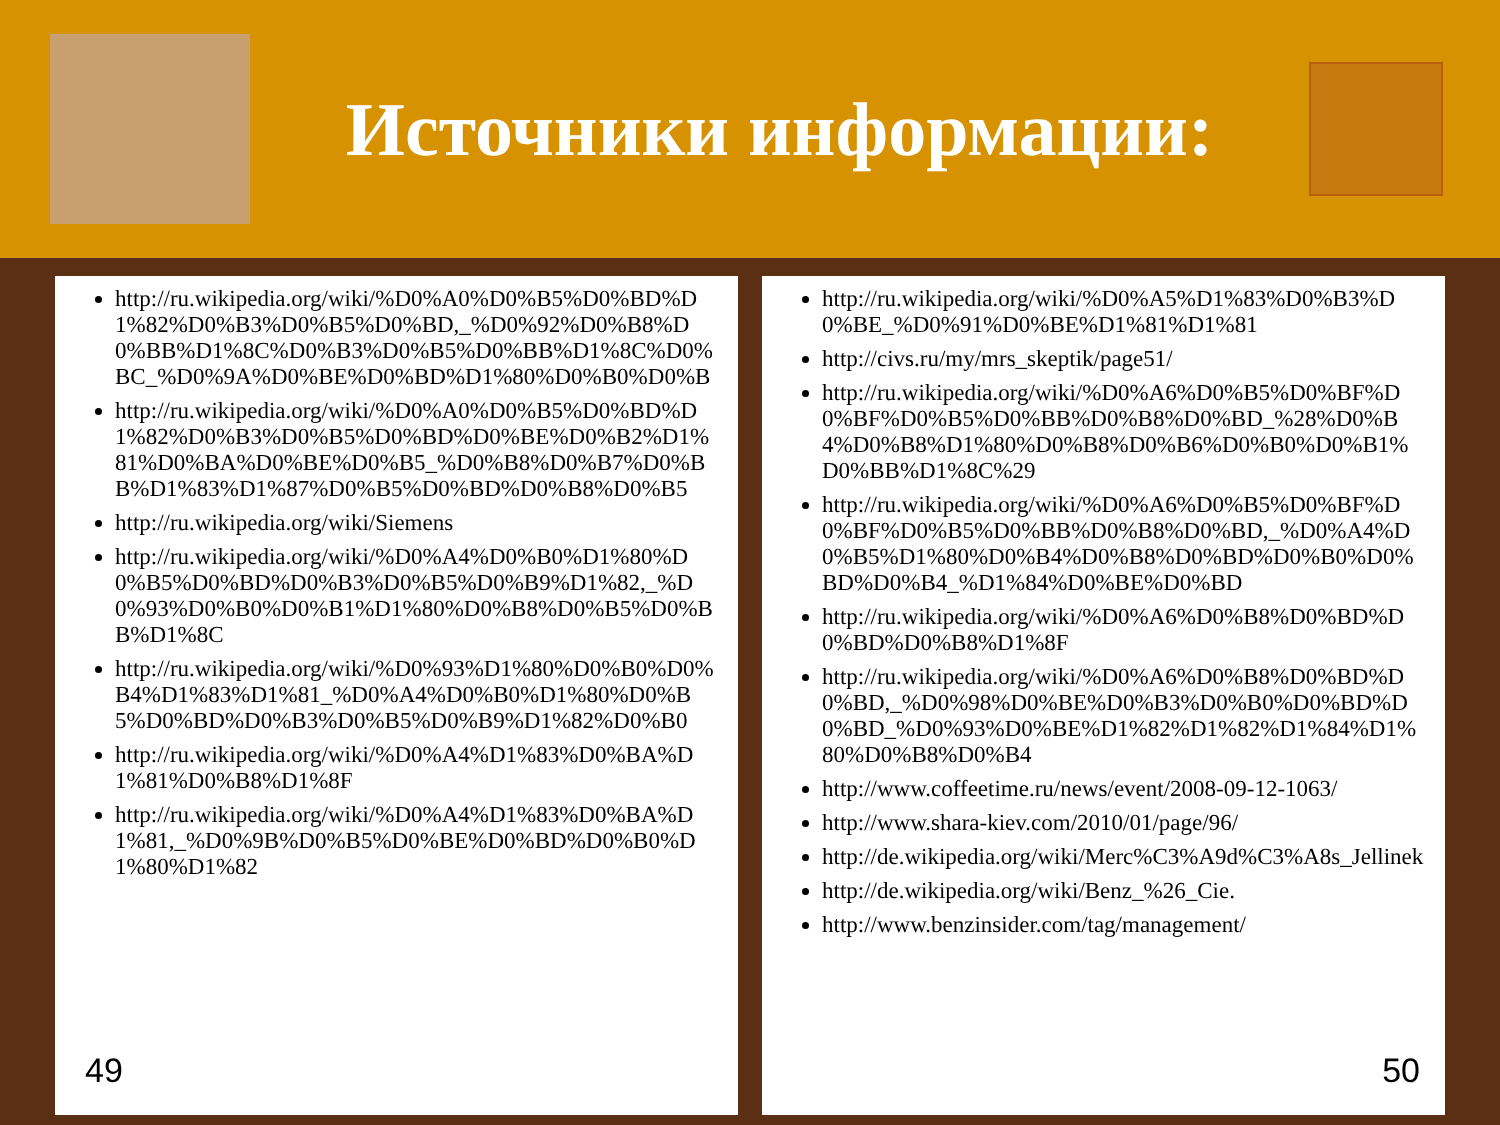Источники информации:
http://ru.wikipedia.org/wiki/%D0%A0%D0%B5%D0%BD%D1%82%D0%B3%D0%B5%D0%BD,_%D0%92%D0%B8%D0%BB%D1%8C%D0%B3%D0%B5%D0%BB%D1%8C%D0%BC_%D0%9A%D0%BE%D0%BD%D1%80%D0%B0%D0%B
http://ru.wikipedia.org/wiki/%D0%A0%D0%B5%D0%BD%D1%82%D0%B3%D0%B5%D0%BD%D0%BE%D0%B2%D1%81%D0%BA%D0%BE%D0%B5_%D0%B8%D0%B7%D0%BB%D1%83%D1%87%D0%B5%D0%BD%D0%B8%D0%B5
http://ru.wikipedia.org/wiki/Siemens
http://ru.wikipedia.org/wiki/%D0%A4%D0%B0%D1%80%D0%B5%D0%BD%D0%B3%D0%B5%D0%B9%D1%82,_%D0%93%D0%B0%D0%B1%D1%80%D0%B8%D0%B5%D0%BB%D1%8C
http://ru.wikipedia.org/wiki/%D0%93%D1%80%D0%B0%D0%B4%D1%83%D1%81_%D0%A4%D0%B0%D1%80%D0%B5%D0%BD%D0%B3%D0%B5%D0%B9%D1%82%D0%B0
http://ru.wikipedia.org/wiki/%D0%A4%D1%83%D0%BA%D1%81%D0%B8%D1%8F
http://ru.wikipedia.org/wiki/%D0%A4%D1%83%D0%BA%D1%81,_%D0%9B%D0%B5%D0%BE%D0%BD%D0%B0%D1%80%D1%82
49
http://ru.wikipedia.org/wiki/%D0%A5%D1%83%D0%B3%D0%BE_%D0%91%D0%BE%D1%81%D1%81
http://civs.ru/my/mrs_skeptik/page51/
http://ru.wikipedia.org/wiki/%D0%A6%D0%B5%D0%BF%D0%BF%D0%B5%D0%BB%D0%B8%D0%BD_%28%D0%B4%D0%B8%D1%80%D0%B8%D0%B6%D0%B0%D0%B1%D0%BB%D1%8C%29
http://ru.wikipedia.org/wiki/%D0%A6%D0%B5%D0%BF%D0%BF%D0%B5%D0%BB%D0%B8%D0%BD,_%D0%A4%D0%B5%D1%80%D0%B4%D0%B8%D0%BD%D0%B0%D0%BD%D0%B4_%D1%84%D0%BE%D0%BD
http://ru.wikipedia.org/wiki/%D0%A6%D0%B8%D0%BD%D0%BD%D0%B8%D1%8F
http://ru.wikipedia.org/wiki/%D0%A6%D0%B8%D0%BD%D0%BD,_%D0%98%D0%BE%D0%B3%D0%B0%D0%BD%D0%BD_%D0%93%D0%BE%D1%82%D1%82%D1%84%D1%80%D0%B8%D0%B4
http://www.coffeetime.ru/news/event/2008-09-12-1063/
http://www.shara-kiev.com/2010/01/page/96/
http://de.wikipedia.org/wiki/Merc%C3%A9d%C3%A8s_Jellinek
http://de.wikipedia.org/wiki/Benz_%26_Cie.
http://www.benzinsider.com/tag/management/
50